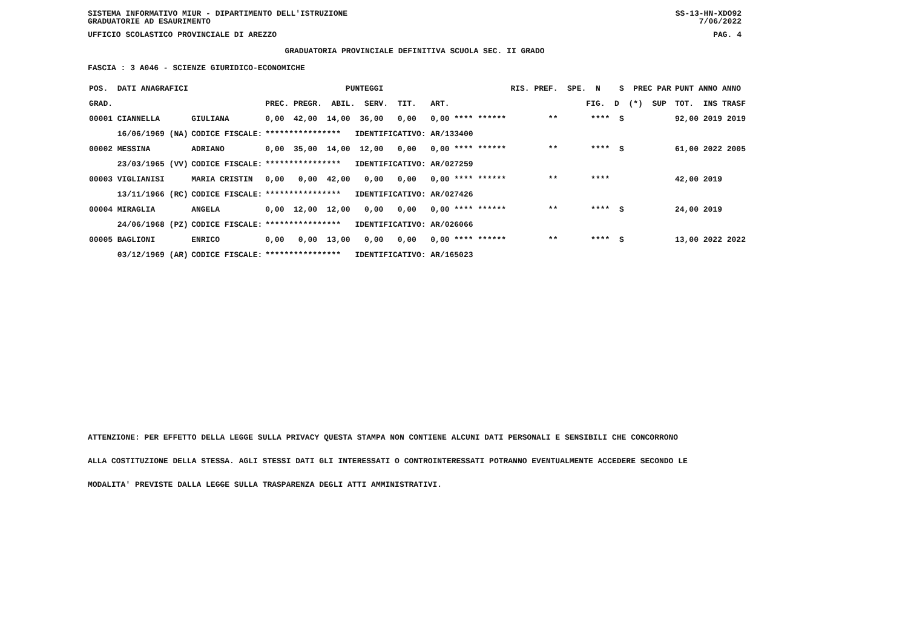SISTEMA INFORMATIVO MIUR - DIPARTIMENTO DELL'ISTRUZIONE
GRADUATORIE AD ESAURIMENTO SS-13-HN-XDO92
7/06/2022
UFFICIO SCOLASTICO PROVINCIALE DI AREZZO PAG. 4
GRADUATORIA PROVINCIALE DEFINITIVA SCUOLA SEC. II GRADO
FASCIA : 3 A046 - SCIENZE GIURIDICO-ECONOMICHE
| POS. DATI ANAGRAFICI | | PUNTEGGI | RIS. PREF. SPE. N S PREC PAR | PUNT ANNO ANNO |
| --- | --- | --- | --- | --- |
| GRAD. | | PREC. PREGR. ABIL. SERV. TIT. ART. | FIG. D (*) SUP | TOT. INS TRASF |
| 00001 CIANNELLA | GIULIANA | 0,00 42,00 14,00 36,00 0,00 0,00 **** ****** | ** **** S | 92,00 2019 2019 |
| 16/06/1969 (NA) | CODICE FISCALE: | **************** IDENTIFICATIVO: AR/133400 | | |
| 00002 MESSINA | ADRIANO | 0,00 35,00 14,00 12,00 0,00 0,00 **** ****** | ** **** S | 61,00 2022 2005 |
| 23/03/1965 (VV) | CODICE FISCALE: | **************** IDENTIFICATIVO: AR/027259 | | |
| 00003 VIGLIANISI | MARIA CRISTIN | 0,00 0,00 42,00 0,00 0,00 0,00 **** ****** | ** **** | 42,00 2019 |
| 13/11/1966 (RC) | CODICE FISCALE: | **************** IDENTIFICATIVO: AR/027426 | | |
| 00004 MIRAGLIA | ANGELA | 0,00 12,00 12,00 0,00 0,00 0,00 **** ****** | ** **** S | 24,00 2019 |
| 24/06/1968 (PZ) | CODICE FISCALE: | **************** IDENTIFICATIVO: AR/026066 | | |
| 00005 BAGLIONI | ENRICO | 0,00 0,00 13,00 0,00 0,00 0,00 **** ****** | ** **** S | 13,00 2022 2022 |
| 03/12/1969 (AR) | CODICE FISCALE: | **************** IDENTIFICATIVO: AR/165023 | | |
ATTENZIONE: PER EFFETTO DELLA LEGGE SULLA PRIVACY QUESTA STAMPA NON CONTIENE ALCUNI DATI PERSONALI E SENSIBILI CHE CONCORRONO
ALLA COSTITUZIONE DELLA STESSA. AGLI STESSI DATI GLI INTERESSATI O CONTROINTERESSATI POTRANNO EVENTUALMENTE ACCEDERE SECONDO LE
MODALITA' PREVISTE DALLA LEGGE SULLA TRASPARENZA DEGLI ATTI AMMINISTRATIVI.